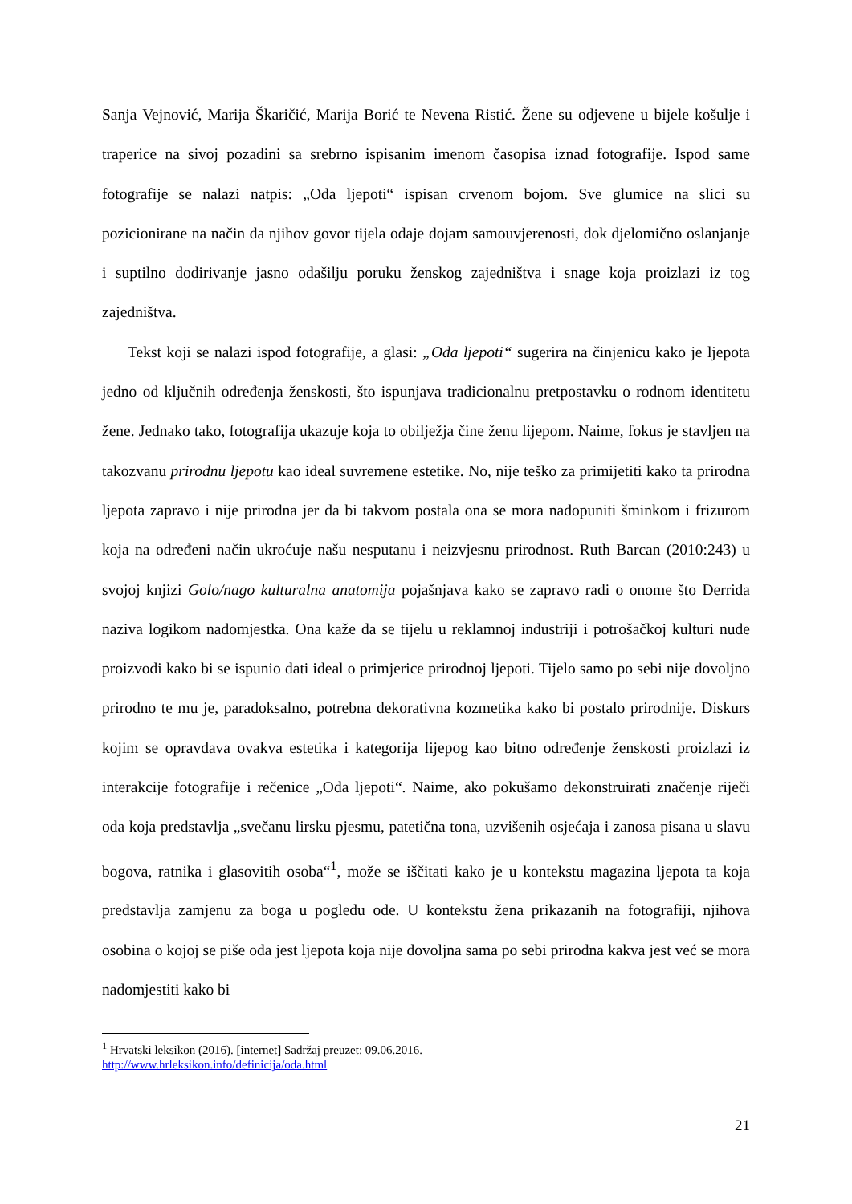Sanja Vejnović, Marija Škaričić, Marija Borić te Nevena Ristić. Žene su odjevene u bijele košulje i traperice na sivoj pozadini sa srebrno ispisanim imenom časopisa iznad fotografije. Ispod same fotografije se nalazi natpis: „Oda ljepoti“ ispisan crvenom bojom. Sve glumice na slici su pozicionirane na način da njihov govor tijela odaje dojam samouvjerenosti, dok djelomično oslanjanje i suptilno dodirivanje jasno odašilju poruku ženskog zajedništva i snage koja proizlazi iz tog zajedništva.
Tekst koji se nalazi ispod fotografije, a glasi: „Oda ljepoti“ sugerira na činjenicu kako je ljepota jedno od ključnih određenja ženskosti, što ispunjava tradicionalnu pretpostavku o rodnom identitetu žene. Jednako tako, fotografija ukazuje koja to obilježja čine ženu lijepom. Naime, fokus je stavljen na takozvanu prirodnu ljepotu kao ideal suvremene estetike. No, nije teško za primijetiti kako ta prirodna ljepota zapravo i nije prirodna jer da bi takvom postala ona se mora nadopuniti šminkom i frizurom koja na određeni način ukroćuje našu nesputanu i neizvjesnu prirodnost. Ruth Barcan (2010:243) u svojoj knjizi Golo/nago kulturalna anatomija pojašnjava kako se zapravo radi o onome što Derrida naziva logikom nadomjestka. Ona kaže da se tijelu u reklamnoj industriji i potrošačkoj kulturi nude proizvodi kako bi se ispunio dati ideal o primjerice prirodnoj ljepoti. Tijelo samo po sebi nije dovoljno prirodno te mu je, paradoksalno, potrebna dekorativna kozmetika kako bi postalo prirodnije. Diskurs kojim se opravdava ovakva estetika i kategorija lijepog kao bitno određenje ženskosti proizlazi iz interakcije fotografije i rečenice „Oda ljepoti“. Naime, ako pokušamo dekonstruirati značenje riječi oda koja predstavlja „svečanu lirsku pjesmu, patetična tona, uzvišenih osjećaja i zanosa pisana u slavu bogova, ratnika i glasovitih osoba“<sup>1</sup>, može se iščitati kako je u kontekstu magazina ljepota ta koja predstavlja zamjenu za boga u pogledu ode. U kontekstu žena prikazanih na fotografiji, njihova osobina o kojoj se piše oda jest ljepota koja nije dovoljna sama po sebi prirodna kakva jest već se mora nadomjestiti kako bi
<sup>1</sup> Hrvatski leksikon (2016). [internet] Sadržaj preuzet: 09.06.2016.
http://www.hrleksikon.info/definicija/oda.html
21